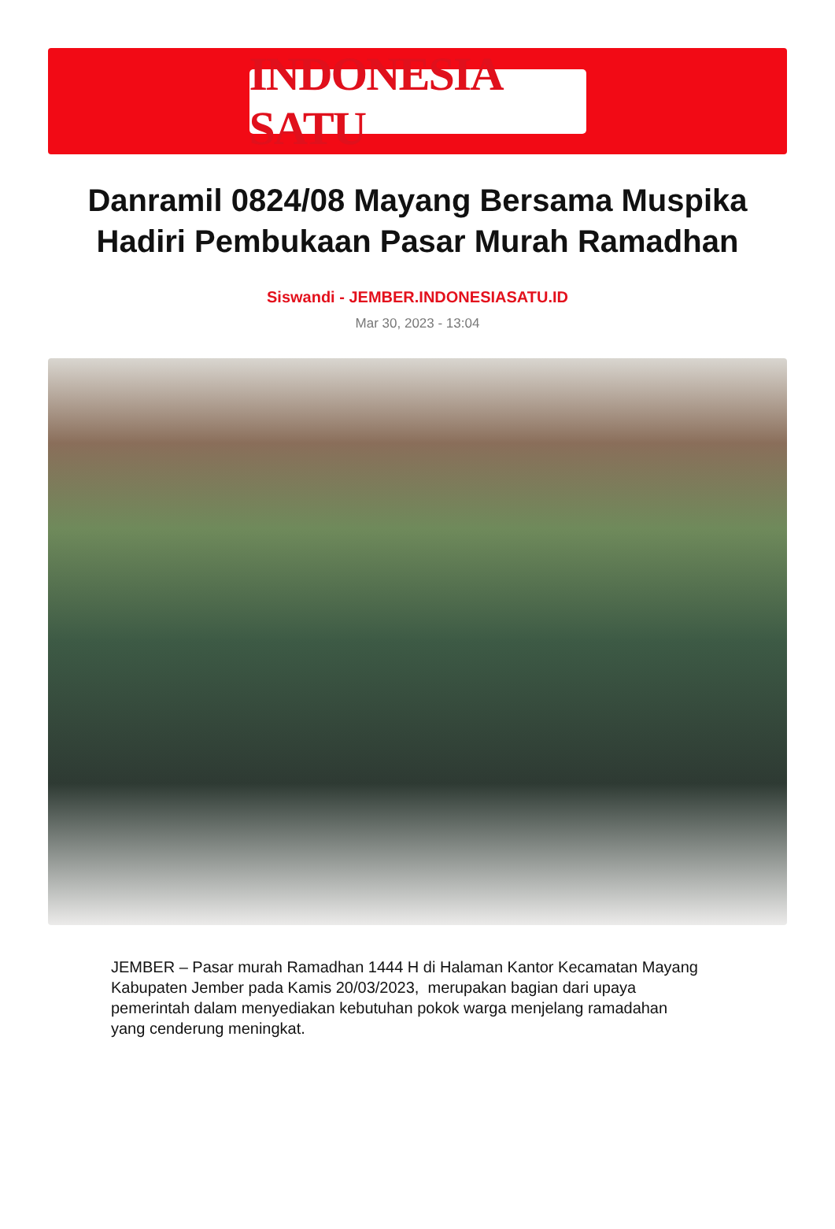INDONESIA SATU
Danramil 0824/08 Mayang Bersama Muspika Hadiri Pembukaan Pasar Murah Ramadhan
Siswandi - JEMBER.INDONESIASATU.ID
Mar 30, 2023 - 13:04
JEMBER – Pasar murah Ramadhan 1444 H di Halaman Kantor Kecamatan Mayang Kabupaten Jember pada Kamis 20/03/2023, merupakan bagian dari upaya pemerintah dalam menyediakan kebutuhan pokok warga menjelang ramadahan yang cenderung meningkat.